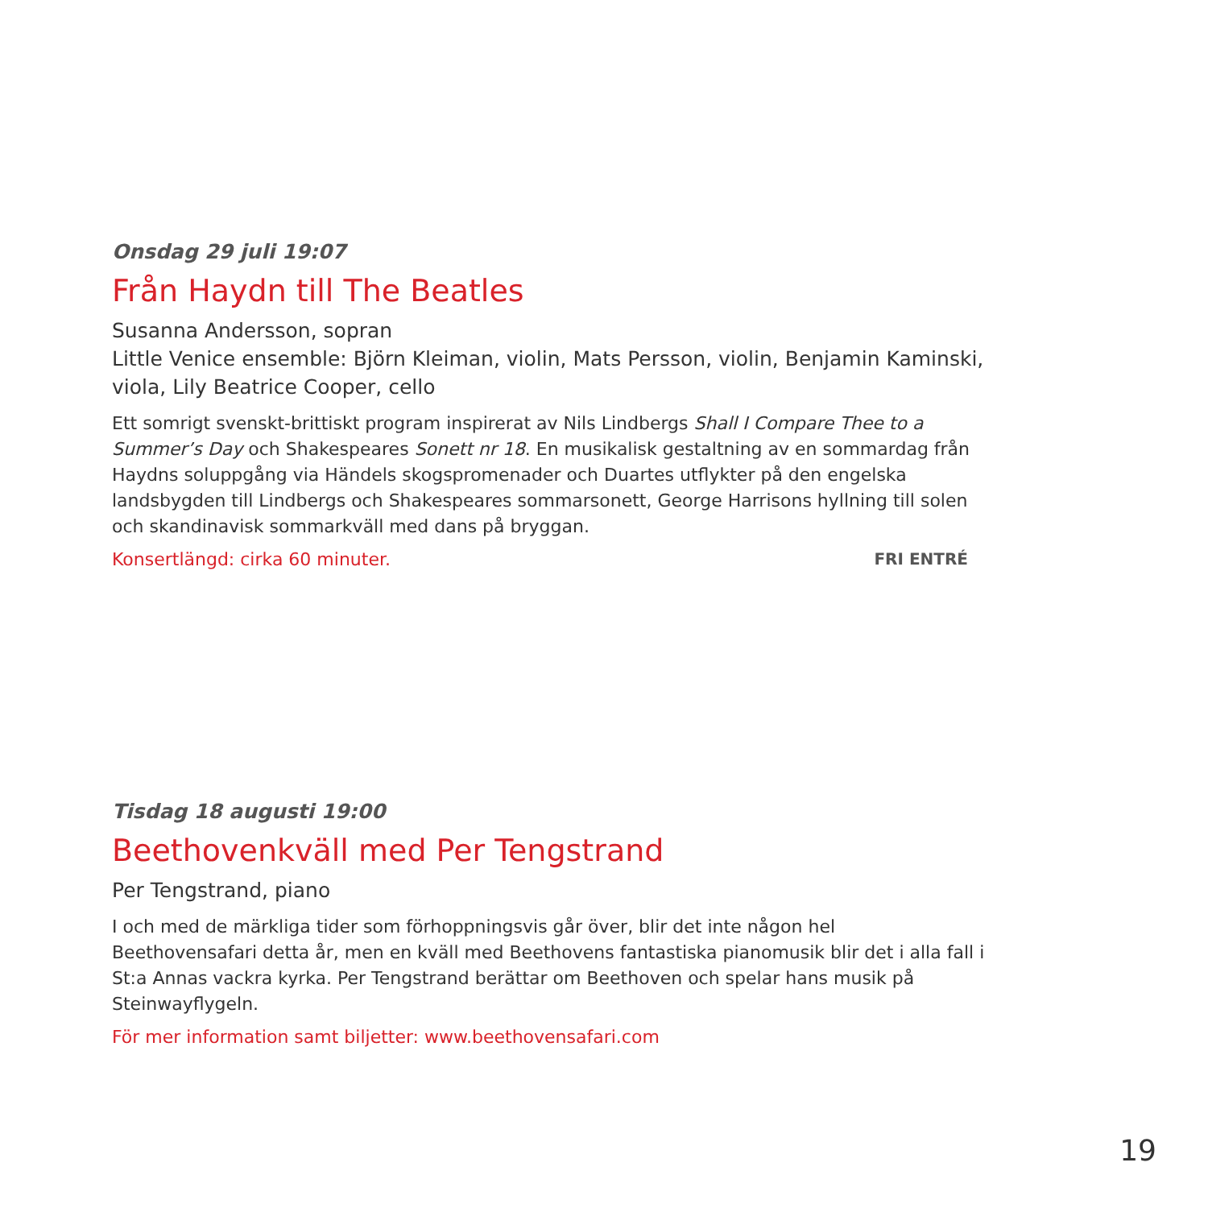Onsdag 29 juli 19:07
Från Haydn till The Beatles
Susanna Andersson, sopran
Little Venice ensemble: Björn Kleiman, violin, Mats Persson, violin, Benjamin Kaminski, viola, Lily Beatrice Cooper, cello
Ett somrigt svenskt-brittiskt program inspirerat av Nils Lindbergs Shall I Compare Thee to a Summer’s Day och Shakespeares Sonett nr 18. En musikalisk gestaltning av en sommardag från Haydns soluppgång via Händels skogspromenader och Duartes utflykter på den engelska landsbygden till Lindbergs och Shakespeares sommarsonett, George Harrisons hyllning till solen och skandinavisk sommarkväll med dans på bryggan.
Konsertlängd: cirka 60 minuter.
FRI ENTRÉ
Tisdag 18 augusti 19:00
Beethovenkväll med Per Tengstrand
Per Tengstrand, piano
I och med de märkliga tider som förhoppningsvis går över, blir det inte någon hel Beethovensafari detta år, men en kväll med Beethovens fantastiska pianomusik blir det i alla fall i St:a Annas vackra kyrka. Per Tengstrand berättar om Beethoven och spelar hans musik på Steinwayflygeln.
För mer information samt biljetter: www.beethovensafari.com
19